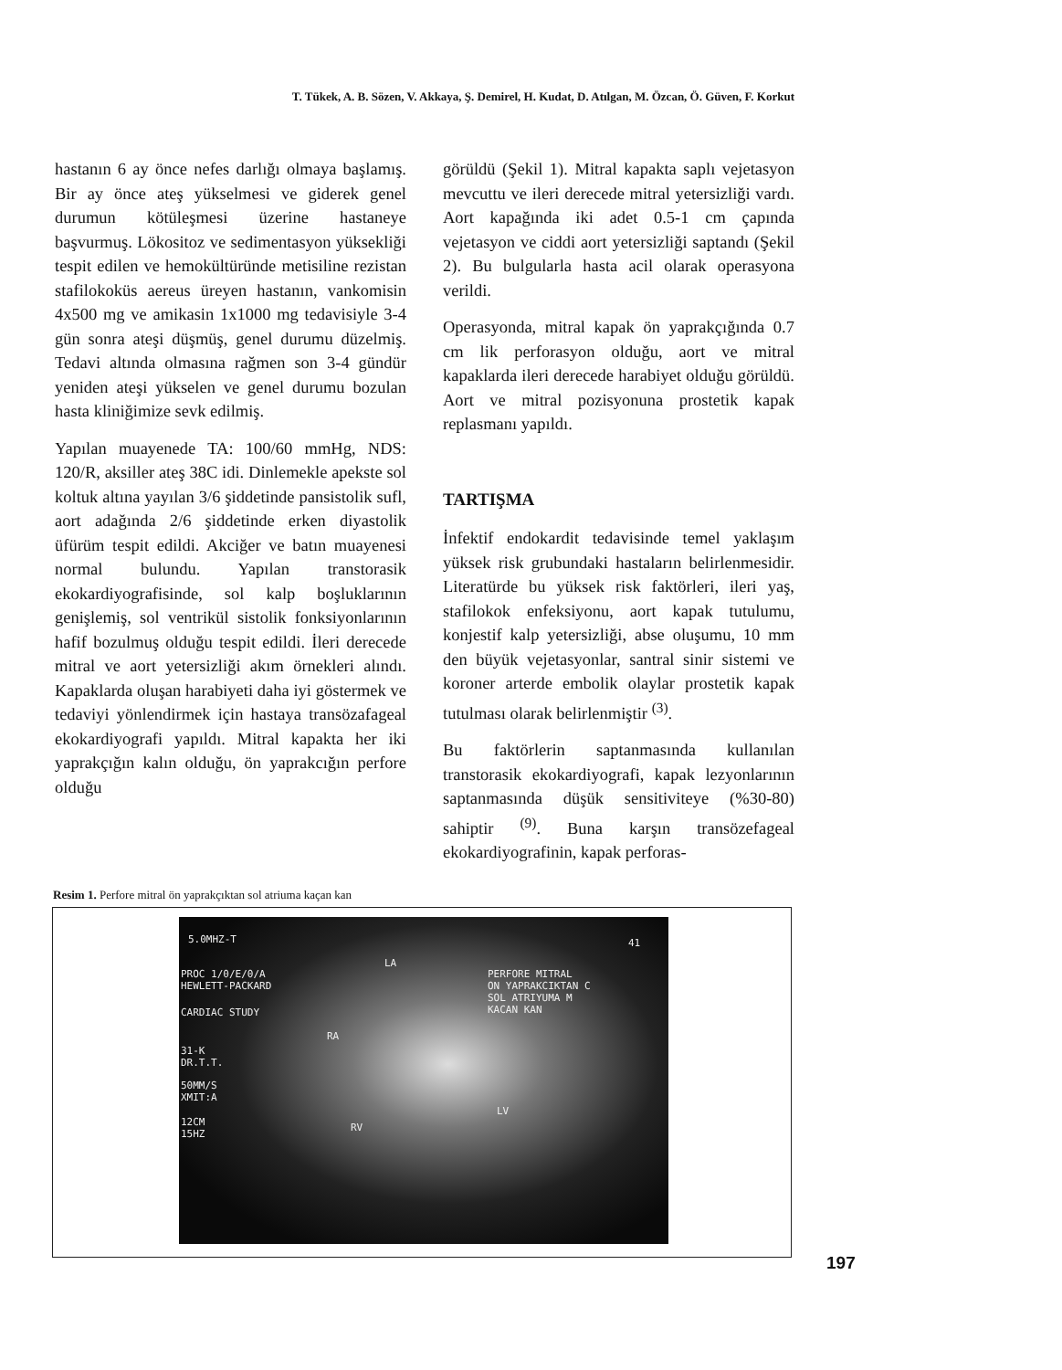T. Tükek, A. B. Sözen, V. Akkaya, Ş. Demirel, H. Kudat, D. Atılgan, M. Özcan, Ö. Güven, F. Korkut
hastanın 6 ay önce nefes darlığı olmaya başlamış. Bir ay önce ateş yükselmesi ve giderek genel durumun kötüleşmesi üzerine hastaneye başvurmuş. Lökositoz ve sedimentasyon yüksekliği tespit edilen ve hemokültüründe metisiline rezistan stafilokoküs aereus üreyen hastanın, vankomisin 4x500 mg ve amikasin 1x1000 mg tedavisiyle 3-4 gün sonra ateşi düşmüş, genel durumu düzelmiş. Tedavi altında olmasına rağmen son 3-4 gündür yeniden ateşi yükselen ve genel durumu bozulan hasta kliniğimize sevk edilmiş.
Yapılan muayenede TA: 100/60 mmHg, NDS: 120/R, aksiller ateş 38C idi. Dinlemekle apekste sol koltuk altına yayılan 3/6 şiddetinde pansistolik sufl, aort adağında 2/6 şiddetinde erken diyastolik üfürüm tespit edildi. Akciğer ve batın muayenesi normal bulundu. Yapılan transtorasik ekokardiyografisinde, sol kalp boşluklarının genişlemiş, sol ventrikül sistolik fonksiyonlarının hafif bozulmuş olduğu tespit edildi. İleri derecede mitral ve aort yetersizliği akım örnekleri alındı. Kapaklarda oluşan harabiyeti daha iyi göstermek ve tedaviyi yönlendirmek için hastaya transözafageal ekokardiyografi yapıldı. Mitral kapakta her iki yaprakçığın kalın olduğu, ön yaprakcığın perfore olduğu
görüldü (Şekil 1). Mitral kapakta saplı vejetasyon mevcuttu ve ileri derecede mitral yetersizliği vardı. Aort kapağında iki adet 0.5-1 cm çapında vejetasyon ve ciddi aort yetersizliği saptandı (Şekil 2). Bu bulgularla hasta acil olarak operasyona verildi.
Operasyonda, mitral kapak ön yaprakçığında 0.7 cm lik perforasyon olduğu, aort ve mitral kapaklarda ileri derecede harabiyet olduğu görüldü. Aort ve mitral pozisyonuna prostetik kapak replasmanı yapıldı.
TARTIŞMA
İnfektif endokardit tedavisinde temel yaklaşım yüksek risk grubundaki hastaların belirlenmesidir. Literatürde bu yüksek risk faktörleri, ileri yaş, stafilokok enfeksiyonu, aort kapak tutulumu, konjestif kalp yetersizliği, abse oluşumu, 10 mm den büyük vejetasyonlar, santral sinir sistemi ve koroner arterde embolik olaylar prostetik kapak tutulması olarak belirlenmiştir <sup>(3)</sup>.
Bu faktörlerin saptanmasında kullanılan transtorasik ekokardiyografi, kapak lezyonlarının saptanmasında düşük sensitiviteye (%30-80) sahiptir <sup>(9)</sup>. Buna karşın transözefageal ekokardiyografinin, kapak perforas-
Resim 1. Perfore mitral ön yaprakçıktan sol atriuma kaçan kan
5.0MHZ-T
PROC 1/0/E/0/A
HEWLETT-PACKARD
CARDIAC STUDY
31-K
DR.T.T.
50MM/S
XMIT:A
12CM
15HZ
LA
PERFORE MITRAL
ON YAPRAKCIKTAN C
SOL ATRIYUMA M
KACAN KAN
RA
LV
RV
41
197